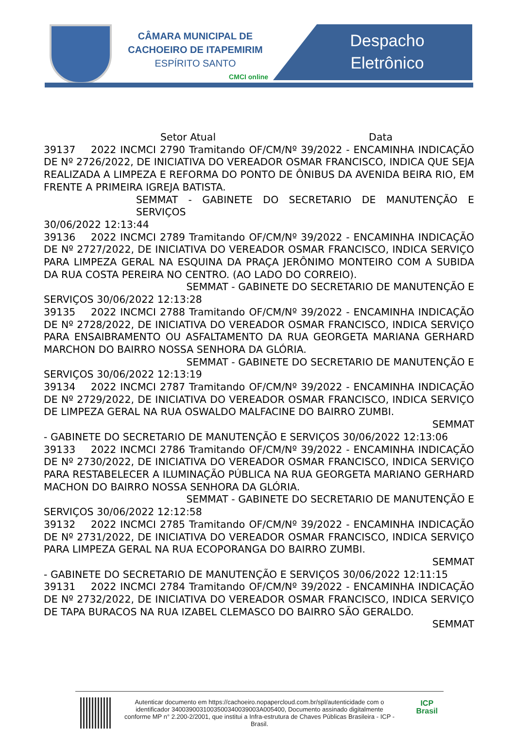CÂMARA MUNICIPAL DE
CACHOEIRO DE ITAPEMIRIM
ESPÍRITO SANTO
CMCI online
Despacho
Eletrônico
Setor Atual Data
39137 2022 INCMCI 2790 Tramitando OF/CM/Nº 39/2022 - ENCAMINHA INDICAÇÃO DE Nº 2726/2022, DE INICIATIVA DO VEREADOR OSMAR FRANCISCO, INDICA QUE SEJA REALIZADA A LIMPEZA E REFORMA DO PONTO DE ÔNIBUS DA AVENIDA BEIRA RIO, EM FRENTE A PRIMEIRA IGREJA BATISTA.
SEMMAT - GABINETE DO SECRETARIO DE MANUTENÇÃO E SERVIÇOS
30/06/2022 12:13:44
39136 2022 INCMCI 2789 Tramitando OF/CM/Nº 39/2022 - ENCAMINHA INDICAÇÃO DE Nº 2727/2022, DE INICIATIVA DO VEREADOR OSMAR FRANCISCO, INDICA SERVIÇO PARA LIMPEZA GERAL NA ESQUINA DA PRAÇA JERÔNIMO MONTEIRO COM A SUBIDA DA RUA COSTA PEREIRA NO CENTRO. (AO LADO DO CORREIO).
SEMMAT - GABINETE DO SECRETARIO DE MANUTENÇÃO E
SERVIÇOS 30/06/2022 12:13:28
39135 2022 INCMCI 2788 Tramitando OF/CM/Nº 39/2022 - ENCAMINHA INDICAÇÃO DE Nº 2728/2022, DE INICIATIVA DO VEREADOR OSMAR FRANCISCO, INDICA SERVIÇO PARA ENSAIBRAMENTO OU ASFALTAMENTO DA RUA GEORGETA MARIANA GERHARD MARCHON DO BAIRRO NOSSA SENHORA DA GLÓRIA.
SEMMAT - GABINETE DO SECRETARIO DE MANUTENÇÃO E
SERVIÇOS 30/06/2022 12:13:19
39134 2022 INCMCI 2787 Tramitando OF/CM/Nº 39/2022 - ENCAMINHA INDICAÇÃO DE Nº 2729/2022, DE INICIATIVA DO VEREADOR OSMAR FRANCISCO, INDICA SERVIÇO DE LIMPEZA GERAL NA RUA OSWALDO MALFACINE DO BAIRRO ZUMBI.
SEMMAT
- GABINETE DO SECRETARIO DE MANUTENÇÃO E SERVIÇOS 30/06/2022 12:13:06
39133 2022 INCMCI 2786 Tramitando OF/CM/Nº 39/2022 - ENCAMINHA INDICAÇÃO DE Nº 2730/2022, DE INICIATIVA DO VEREADOR OSMAR FRANCISCO, INDICA SERVIÇO PARA RESTABELECER A ILUMINAÇÃO PÚBLICA NA RUA GEORGETA MARIANO GERHARD MACHON DO BAIRRO NOSSA SENHORA DA GLÓRIA.
SEMMAT - GABINETE DO SECRETARIO DE MANUTENÇÃO E
SERVIÇOS 30/06/2022 12:12:58
39132 2022 INCMCI 2785 Tramitando OF/CM/Nº 39/2022 - ENCAMINHA INDICAÇÃO DE Nº 2731/2022, DE INICIATIVA DO VEREADOR OSMAR FRANCISCO, INDICA SERVIÇO PARA LIMPEZA GERAL NA RUA ECOPORANGA DO BAIRRO ZUMBI.
SEMMAT
- GABINETE DO SECRETARIO DE MANUTENÇÃO E SERVIÇOS 30/06/2022 12:11:15
39131 2022 INCMCI 2784 Tramitando OF/CM/Nº 39/2022 - ENCAMINHA INDICAÇÃO DE Nº 2732/2022, DE INICIATIVA DO VEREADOR OSMAR FRANCISCO, INDICA SERVIÇO DE TAPA BURACOS NA RUA IZABEL CLEMASCO DO BAIRRO SÃO GERALDO.
SEMMAT
Autenticar documento em https://cachoeiro.nopapercloud.com.br/spl/autenticidade com o identificador 3400390031003500340039003A005400, Documento assinado digitalmente conforme MP n° 2.200-2/2001, que institui a Infra-estrutura de Chaves Públicas Brasileira - ICP - Brasil.
ICP
Brasil